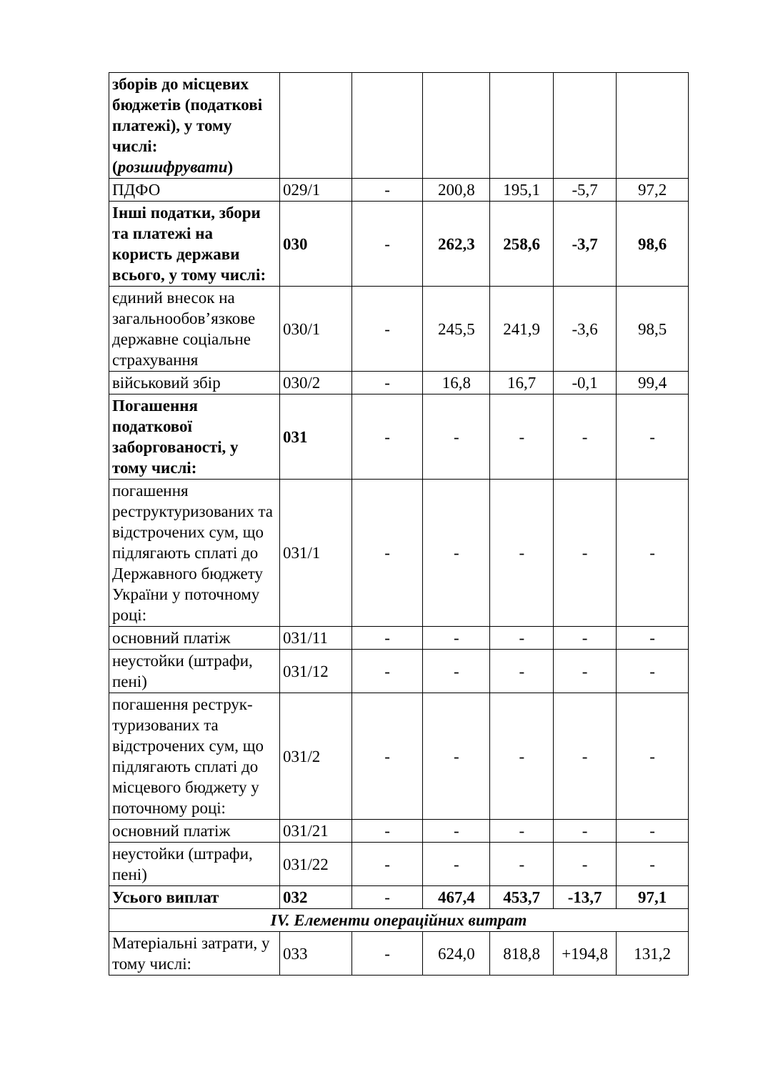| зборів до місцевих бюджетів (податкові платежі), у тому числі: ( розшифрувати ) | | | | | | |
| ПДФО | 029/1 | - | 200,8 | 195,1 | -5,7 | 97,2 |
| Інші податки, збори та платежі на користь держави всього, у тому числі: | 030 | - | 262,3 | 258,6 | -3,7 | 98,6 |
| єдиний внесок на загальнообов’язкове державне соціальне страхування | 030/1 | - | 245,5 | 241,9 | -3,6 | 98,5 |
| військовий збір | 030/2 | - | 16,8 | 16,7 | -0,1 | 99,4 |
| Погашення податкової заборгованості, у тому числі: | 031 | - | - | - | - | - |
| погашення реструктуризованих та відстрочених сум, що підлягають сплаті до Державного бюджету України у поточному році: | 031/1 | - | - | - | - | - |
| основний платіж | 031/11 | - | - | - | - | - |
| неустойки (штрафи, пені) | 031/12 | - | - | - | - | - |
| погашення реструк-туризованих та відстрочених сум, що підлягають сплаті до місцевого бюджету у поточному році: | 031/2 | - | - | - | - | - |
| основний платіж | 031/21 | - | - | - | - | - |
| неустойки (штрафи, пені) | 031/22 | - | - | - | - | - |
| Усього виплат | 032 | - | 467,4 | 453,7 | -13,7 | 97,1 |
| IV. Елементи операційних витрат | | | | | | |
| Матеріальні затрати, у тому числі: | 033 | - | 624,0 | 818,8 | +194,8 | 131,2 |